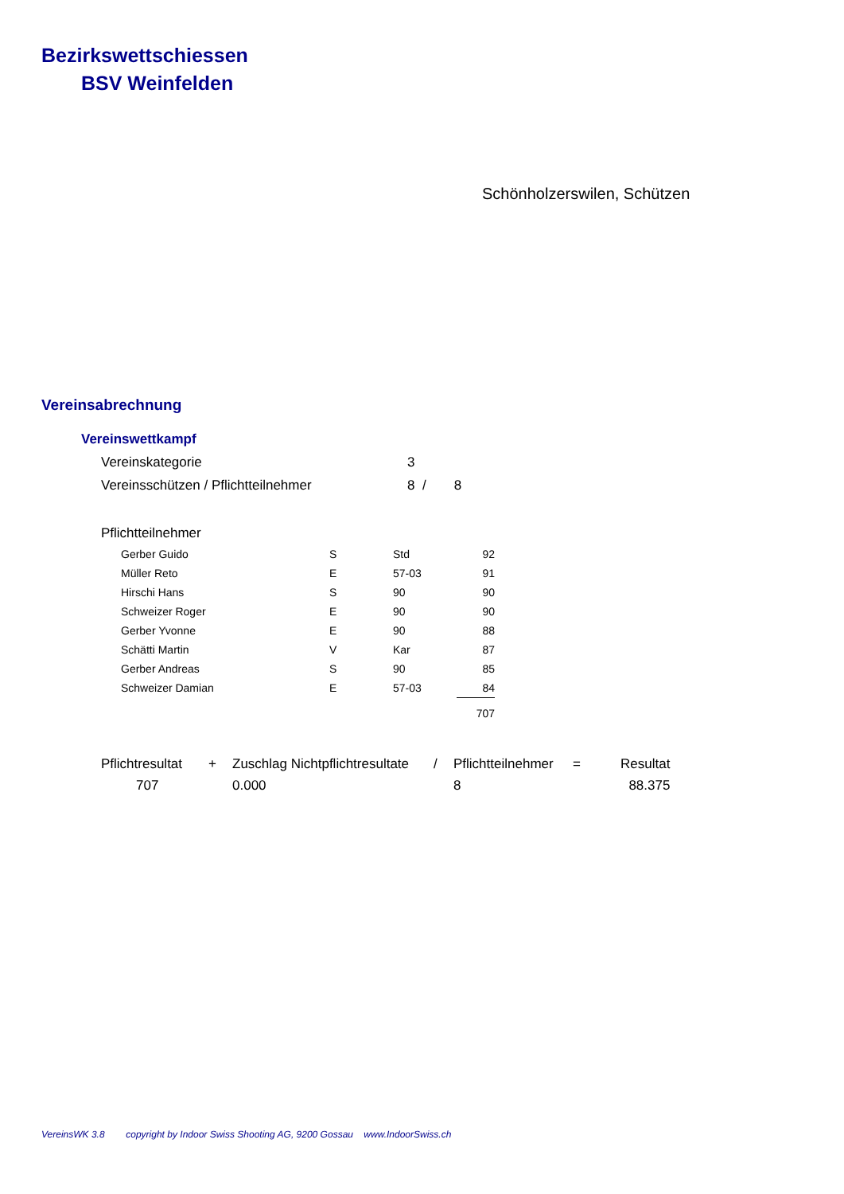Bezirkswettschiessen
BSV Weinfelden
Schönholzerswilen, Schützen
Vereinsabrechnung
Vereinswettkampf
| Vereinskategorie | 3 | |
| Vereinsschützen / Pflichtteilnehmer | 8 / | 8 |
Pflichtteilnehmer
| Gerber Guido | S | Std | 92 |
| Müller Reto | E | 57-03 | 91 |
| Hirschi Hans | S | 90 | 90 |
| Schweizer Roger | E | 90 | 90 |
| Gerber Yvonne | E | 90 | 88 |
| Schätti Martin | V | Kar | 87 |
| Gerber Andreas | S | 90 | 85 |
| Schweizer Damian | E | 57-03 | 84 |
| | | | 707 |
| Pflichtresultat | + | Zuschlag Nichtpflichtresultate | / | Pflichtteilnehmer | = | Resultat |
| 707 | | 0.000 | | 8 | | 88.375 |
VereinsWK 3.8 copyright by Indoor Swiss Shooting AG, 9200 Gossau www.IndoorSwiss.ch